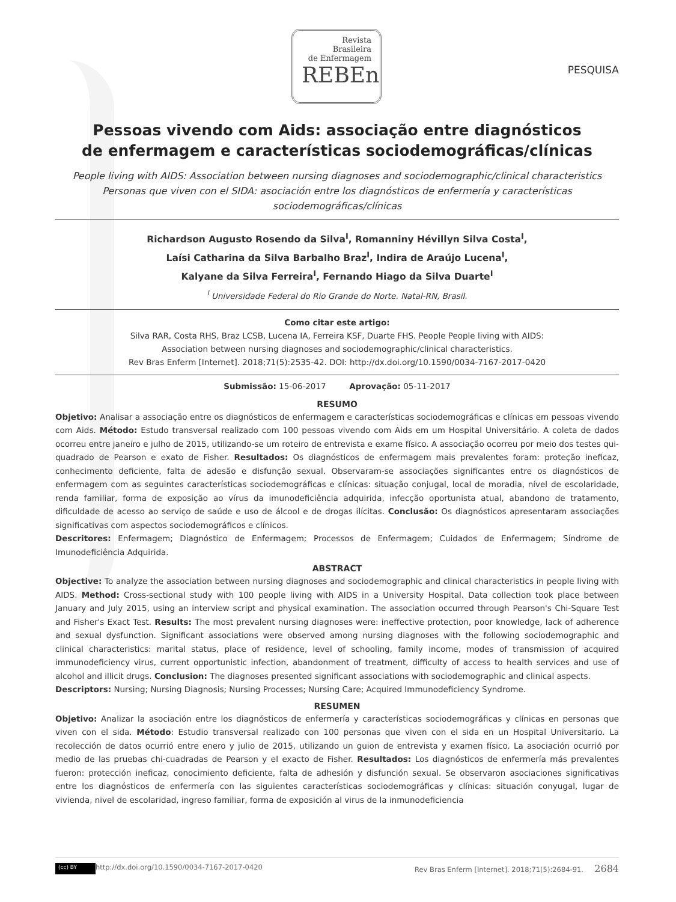Revista
Brasileira
de Enfermagem
REBEn
PESQUISA
Pessoas vivendo com Aids: associação entre diagnósticos
de enfermagem e características sociodemográficas/clínicas
People living with AIDS: Association between nursing diagnoses and sociodemographic/clinical characteristics
Personas que viven con el SIDA: asociación entre los diagnósticos de enfermería y características
sociodemográficas/clínicas
Richardson Augusto Rosendo da Silva<sup>I</sup>, Romanniny Hévillyn Silva Costa<sup>I</sup>,
Laísi Catharina da Silva Barbalho Braz<sup>I</sup>, Indira de Araújo Lucena<sup>I</sup>,
Kalyane da Silva Ferreira<sup>I</sup>, Fernando Hiago da Silva Duarte<sup>I</sup>
<sup>I</sup> Universidade Federal do Rio Grande do Norte. Natal-RN, Brasil.
Como citar este artigo:
Silva RAR, Costa RHS, Braz LCSB, Lucena IA, Ferreira KSF, Duarte FHS. People People living with AIDS:
Association between nursing diagnoses and sociodemographic/clinical characteristics.
Rev Bras Enferm [Internet]. 2018;71(5):2535-42. DOI: http://dx.doi.org/10.1590/0034-7167-2017-0420
Submissão: 15-06-2017 Aprovação: 05-11-2017
RESUMO
Objetivo: Analisar a associação entre os diagnósticos de enfermagem e características sociodemográficas e clínicas em pessoas vivendo com Aids. Método: Estudo transversal realizado com 100 pessoas vivendo com Aids em um Hospital Universitário. A coleta de dados ocorreu entre janeiro e julho de 2015, utilizando-se um roteiro de entrevista e exame físico. A associação ocorreu por meio dos testes qui-quadrado de Pearson e exato de Fisher. Resultados: Os diagnósticos de enfermagem mais prevalentes foram: proteção ineficaz, conhecimento deficiente, falta de adesão e disfunção sexual. Observaram-se associações significantes entre os diagnósticos de enfermagem com as seguintes características sociodemográficas e clínicas: situação conjugal, local de moradia, nível de escolaridade, renda familiar, forma de exposição ao vírus da imunodeficiência adquirida, infecção oportunista atual, abandono de tratamento, dificuldade de acesso ao serviço de saúde e uso de álcool e de drogas ilícitas. Conclusão: Os diagnósticos apresentaram associações significativas com aspectos sociodemográficos e clínicos.
Descritores: Enfermagem; Diagnóstico de Enfermagem; Processos de Enfermagem; Cuidados de Enfermagem; Síndrome de Imunodeficiência Adquirida.
ABSTRACT
Objective: To analyze the association between nursing diagnoses and sociodemographic and clinical characteristics in people living with AIDS. Method: Cross-sectional study with 100 people living with AIDS in a University Hospital. Data collection took place between January and July 2015, using an interview script and physical examination. The association occurred through Pearson's Chi-Square Test and Fisher's Exact Test. Results: The most prevalent nursing diagnoses were: ineffective protection, poor knowledge, lack of adherence and sexual dysfunction. Significant associations were observed among nursing diagnoses with the following sociodemographic and clinical characteristics: marital status, place of residence, level of schooling, family income, modes of transmission of acquired immunodeficiency virus, current opportunistic infection, abandonment of treatment, difficulty of access to health services and use of alcohol and illicit drugs. Conclusion: The diagnoses presented significant associations with sociodemographic and clinical aspects.
Descriptors: Nursing; Nursing Diagnosis; Nursing Processes; Nursing Care; Acquired Immunodeficiency Syndrome.
RESUMEN
Objetivo: Analizar la asociación entre los diagnósticos de enfermería y características sociodemográficas y clínicas en personas que viven con el sida. Método: Estudio transversal realizado con 100 personas que viven con el sida en un Hospital Universitario. La recolección de datos ocurrió entre enero y julio de 2015, utilizando un guion de entrevista y examen físico. La asociación ocurrió por medio de las pruebas chi-cuadradas de Pearson y el exacto de Fisher. Resultados: Los diagnósticos de enfermería más prevalentes fueron: protección ineficaz, conocimiento deficiente, falta de adhesión y disfunción sexual. Se observaron asociaciones significativas entre los diagnósticos de enfermería con las siguientes características sociodemográficas y clínicas: situación conyugal, lugar de vivienda, nivel de escolaridad, ingreso familiar, forma de exposición al virus de la inmunodeficiencia
(cc) BY http://dx.doi.org/10.1590/0034-7167-2017-0420 Rev Bras Enferm [Internet]. 2018;71(5):2684-91. 2684